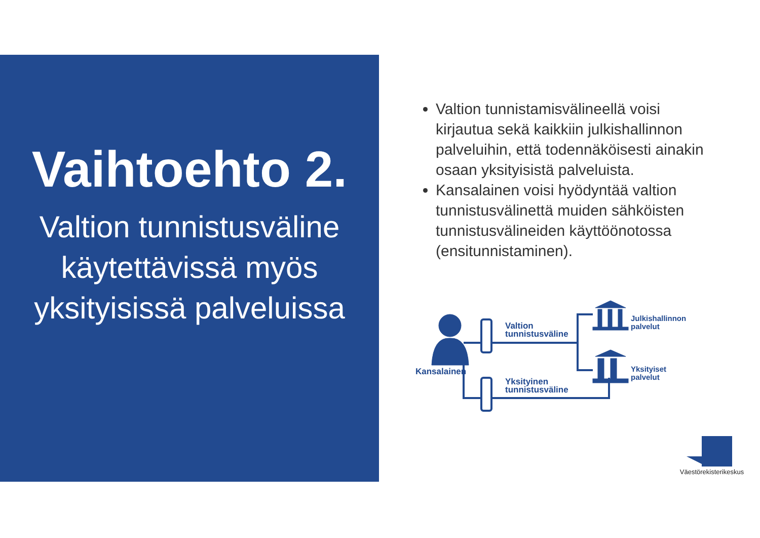Vaihtoehto 2.
Valtion tunnistusväline käytettävissä myös yksityisissä palveluissa
Valtion tunnistamisvälineellä voisi kirjautua sekä kaikkiin julkishallinnon palveluihin, että todennäköisesti ainakin osaan yksityisistä palveluista.
Kansalainen voisi hyödyntää valtion tunnistusvälinettä muiden sähköisten tunnistusvälineiden käyttöönotossa (ensitunnistaminen).
Kansalainen
Valtion
tunnistusväline
Yksityinen
tunnistusväline
Julkishallinnon
palvelut
Yksityiset
palvelut
Väestörekisterikeskus